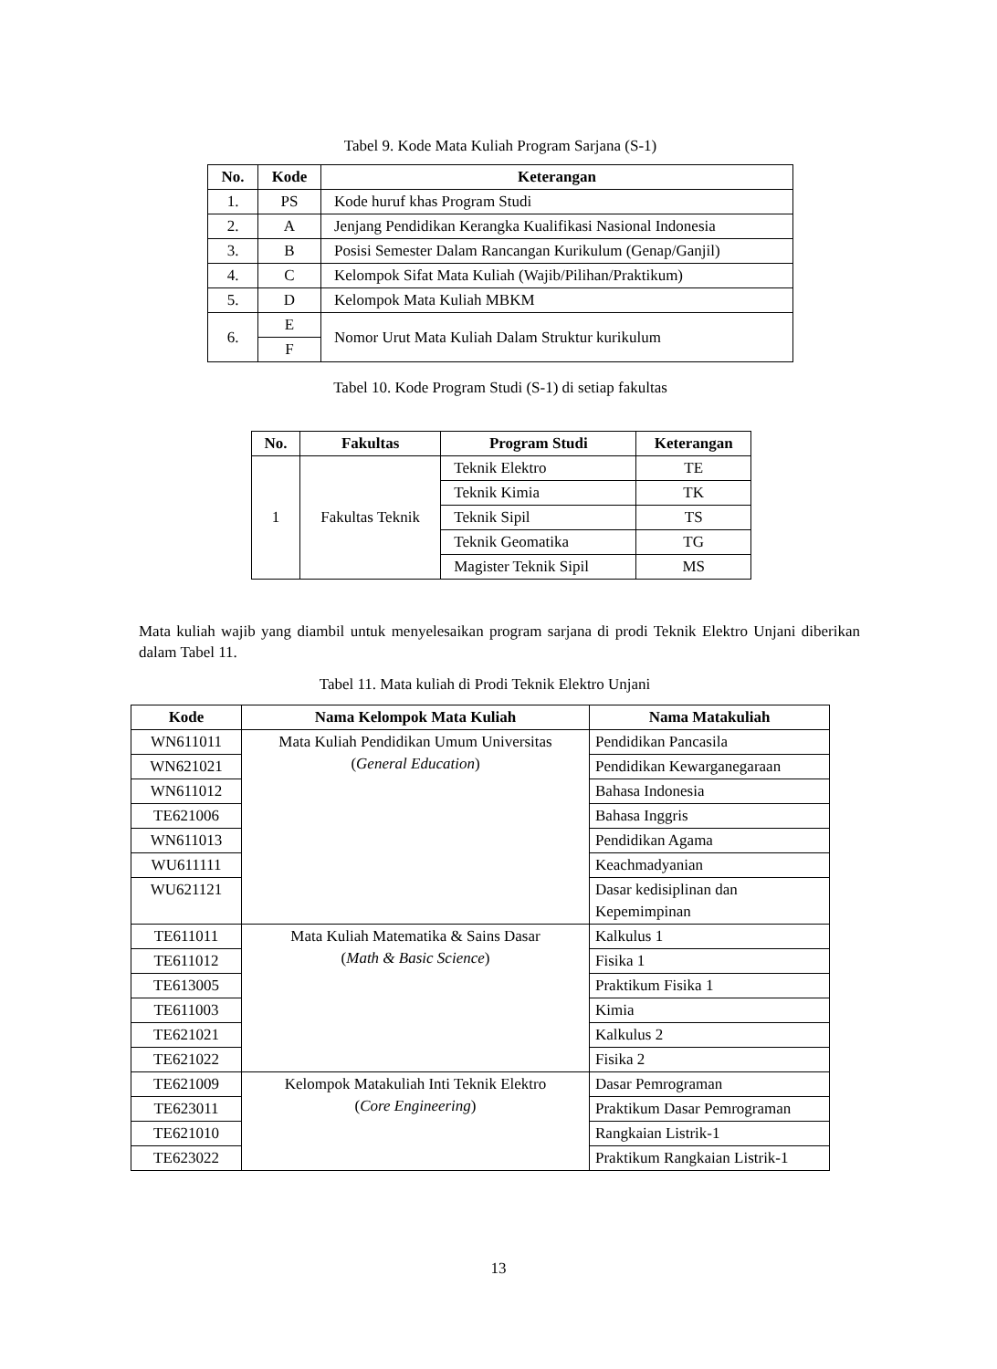Tabel 9. Kode Mata Kuliah Program Sarjana (S-1)
| No. | Kode | Keterangan |
| --- | --- | --- |
| 1. | PS | Kode huruf khas Program Studi |
| 2. | A | Jenjang Pendidikan Kerangka Kualifikasi Nasional Indonesia |
| 3. | B | Posisi Semester Dalam Rancangan Kurikulum (Genap/Ganjil) |
| 4. | C | Kelompok Sifat Mata Kuliah (Wajib/Pilihan/Praktikum) |
| 5. | D | Kelompok Mata Kuliah MBKM |
| 6. | E | Nomor Urut Mata Kuliah Dalam Struktur kurikulum |
| | F | |
Tabel 10. Kode Program Studi (S-1) di setiap fakultas
| No. | Fakultas | Program Studi | Keterangan |
| --- | --- | --- | --- |
| 1 | Fakultas Teknik | Teknik Elektro | TE |
| | | Teknik Kimia | TK |
| | | Teknik Sipil | TS |
| | | Teknik Geomatika | TG |
| | | Magister Teknik Sipil | MS |
Mata kuliah wajib yang diambil untuk menyelesaikan program sarjana di prodi Teknik Elektro Unjani diberikan dalam Tabel 11.
Tabel 11. Mata kuliah di Prodi Teknik Elektro Unjani
| Kode | Nama Kelompok Mata Kuliah | Nama Matakuliah |
| --- | --- | --- |
| WN611011 | Mata Kuliah Pendidikan Umum Universitas ( General Education ) | Pendidikan Pancasila |
| WN621021 | | Pendidikan Kewarganegaraan |
| WN611012 | | Bahasa Indonesia |
| TE621006 | | Bahasa Inggris |
| WN611013 | | Pendidikan Agama |
| WU611111 | | Keachmadyanian |
| WU621121 | | Dasar kedisiplinan dan Kepemimpinan |
| TE611011 | Mata Kuliah Matematika & Sains Dasar ( Math & Basic Science ) | Kalkulus 1 |
| TE611012 | | Fisika 1 |
| TE613005 | | Praktikum Fisika 1 |
| TE611003 | | Kimia |
| TE621021 | | Kalkulus 2 |
| TE621022 | | Fisika 2 |
| TE621009 | Kelompok Matakuliah Inti Teknik Elektro ( Core Engineering ) | Dasar Pemrograman |
| TE623011 | | Praktikum Dasar Pemrograman |
| TE621010 | | Rangkaian Listrik-1 |
| TE623022 | | Praktikum Rangkaian Listrik-1 |
13